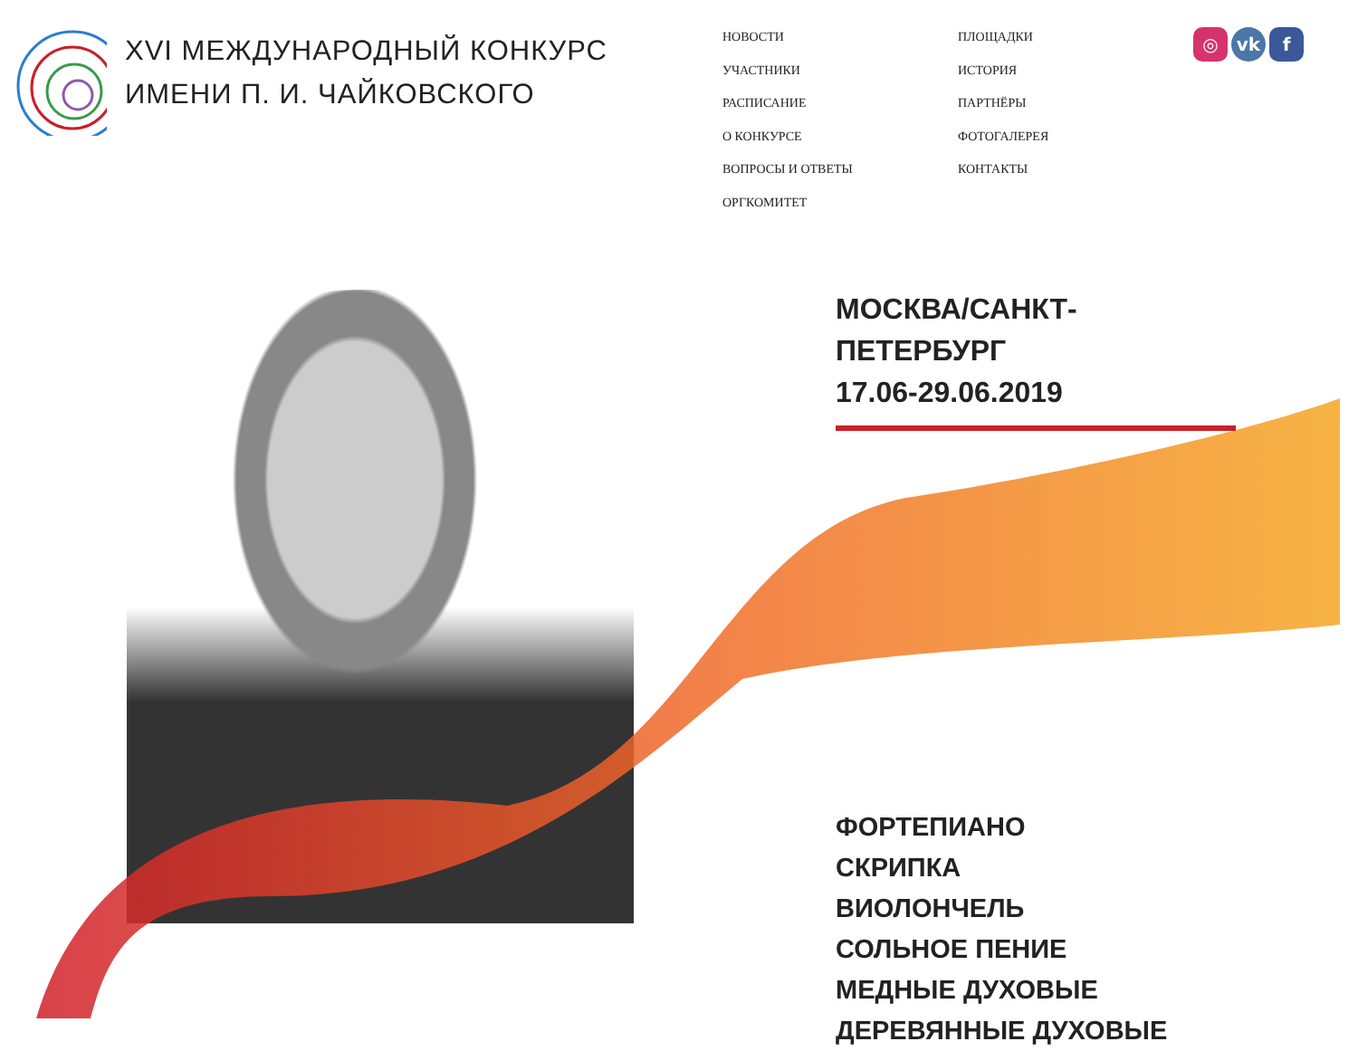XVI МЕЖДУНАРОДНЫЙ КОНКУРС
ИМЕНИ П. И. ЧАЙКОВСКОГО
НОВОСТИ
УЧАСТНИКИ
РАСПИСАНИЕ
О КОНКУРСЕ
ВОПРОСЫ И ОТВЕТЫ
ОРГКОМИТЕТ
ПЛОЩАДКИ
ИСТОРИЯ
ПАРТНЁРЫ
ФОТОГАЛЕРЕЯ
КОНТАКТЫ
◎ vk f
МОСКВА/САНКТ-ПЕТЕРБУРГ
17.06-29.06.2019
ФОРТЕПИАНО
СКРИПКА
ВИОЛОНЧЕЛЬ
СОЛЬНОЕ ПЕНИЕ
МЕДНЫЕ ДУХОВЫЕ
ДЕРЕВЯННЫЕ ДУХОВЫЕ